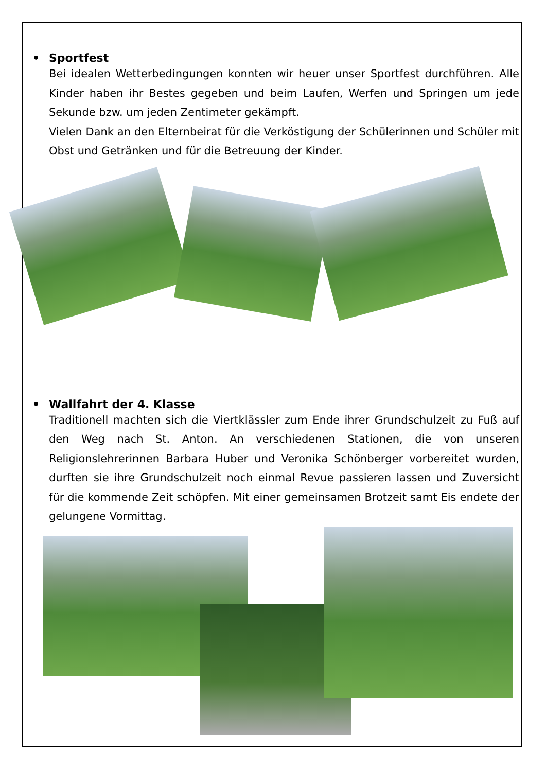• Sportfest
Bei idealen Wetterbedingungen konnten wir heuer unser Sportfest durchführen. Alle Kinder haben ihr Bestes gegeben und beim Laufen, Werfen und Springen um jede Sekunde bzw. um jeden Zentimeter gekämpft.
Vielen Dank an den Elternbeirat für die Verköstigung der Schülerinnen und Schüler mit Obst und Getränken und für die Betreuung der Kinder.
• Wallfahrt der 4. Klasse
Traditionell machten sich die Viertklässler zum Ende ihrer Grundschulzeit zu Fuß auf den Weg nach St. Anton. An verschiedenen Stationen, die von unseren Religionslehrerinnen Barbara Huber und Veronika Schönberger vorbereitet wurden, durften sie ihre Grundschulzeit noch einmal Revue passieren lassen und Zuversicht für die kommende Zeit schöpfen. Mit einer gemeinsamen Brotzeit samt Eis endete der gelungene Vormittag.